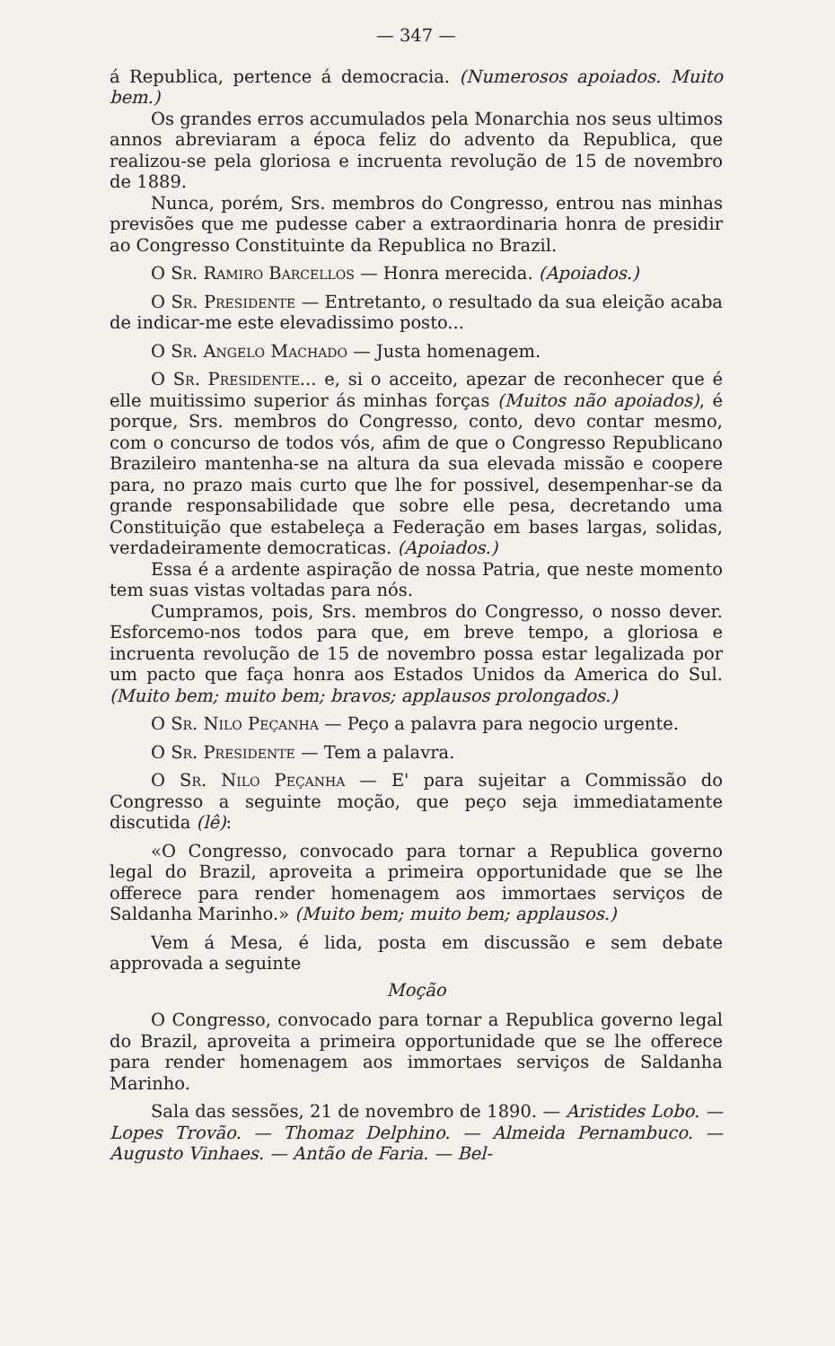— 347 —
á Republica, pertence á democracia. (Numerosos apoiados. Muito bem.)
Os grandes erros accumulados pela Monarchia nos seus ultimos annos abreviaram a época feliz do advento da Republica, que realizou-se pela gloriosa e incruenta revolução de 15 de novembro de 1889.
Nunca, porém, Srs. membros do Congresso, entrou nas minhas previsões que me pudesse caber a extraordinaria honra de presidir ao Congresso Constituinte da Republica no Brazil.
O Sr. Ramiro Barcellos — Honra merecida. (Apoiados.)
O Sr. Presidente — Entretanto, o resultado da sua eleição acaba de indicar-me este elevadissimo posto...
O Sr. Angelo Machado — Justa homenagem.
O Sr. Presidente... e, si o acceito, apezar de reconhecer que é elle muitissimo superior ás minhas forças (Muitos não apoiados), é porque, Srs. membros do Congresso, conto, devo contar mesmo, com o concurso de todos vós, afim de que o Congresso Republicano Brazileiro mantenha-se na altura da sua elevada missão e coopere para, no prazo mais curto que lhe for possivel, desempenhar-se da grande responsabilidade que sobre elle pesa, decretando uma Constituição que estabeleça a Federação em bases largas, solidas, verdadeiramente democraticas. (Apoiados.)
Essa é a ardente aspiração de nossa Patria, que neste momento tem suas vistas voltadas para nós.
Cumpramos, pois, Srs. membros do Congresso, o nosso dever. Esforcemo-nos todos para que, em breve tempo, a gloriosa e incruenta revolução de 15 de novembro possa estar legalizada por um pacto que faça honra aos Estados Unidos da America do Sul. (Muito bem; muito bem; bravos; applausos prolongados.)
O Sr. Nilo Peçanha — Peço a palavra para negocio urgente.
O Sr. Presidente — Tem a palavra.
O Sr. Nilo Peçanha — E' para sujeitar a Commissão do Congresso a seguinte moção, que peço seja immediatamente discutida (lê):
«O Congresso, convocado para tornar a Republica governo legal do Brazil, aproveita a primeira opportunidade que se lhe offerece para render homenagem aos immortaes serviços de Saldanha Marinho.» (Muito bem; muito bem; applausos.)
Vem á Mesa, é lida, posta em discussão e sem debate approvada a seguinte
Moção
O Congresso, convocado para tornar a Republica governo legal do Brazil, aproveita a primeira opportunidade que se lhe offerece para render homenagem aos immortaes serviços de Saldanha Marinho.
Sala das sessões, 21 de novembro de 1890. — Aristides Lobo. — Lopes Trovão. — Thomaz Delphino. — Almeida Pernambuco. — Augusto Vinhaes. — Antão de Faria. — Bel-